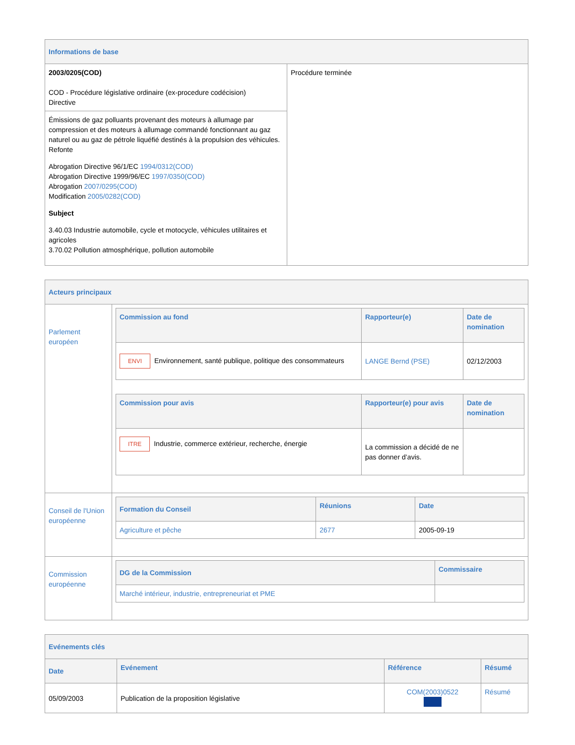| Informations de base | |
| --- | --- |
| 2003/0205(COD) COD - Procédure législative ordinaire (ex-procedure codécision) Directive | Procédure terminée |
| Émissions de gaz polluants provenant des moteurs à allumage par compression et des moteurs à allumage commandé fonctionnant au gaz naturel ou au gaz de pétrole liquéfié destinés à la propulsion des véhicules. Refonte Abrogation Directive 96/1/EC 1994/0312(COD) Abrogation Directive 1999/96/EC 1997/0350(COD) Abrogation 2007/0295(COD) Modification 2005/0282(COD) Subject 3.40.03 Industrie automobile, cycle et motocycle, véhicules utilitaires et agricoles 3.70.02 Pollution atmosphérique, pollution automobile | |
| Acteurs principaux | |
| --- | --- |
| Parlement européen | / Commission au fond / Rapporteur(e) / Date de nomination / / --- / --- / --- / / ENVI Environnement, santé publique, politique des consommateurs / LANGE Bernd (PSE) / 02/12/2003 / / Commission pour avis / Rapporteur(e) pour avis / Date de nomination / / --- / --- / --- / / ITRE Industrie, commerce extérieur, recherche, énergie / La commission a décidé de ne pas donner d’avis. / / |
| Conseil de l'Union européenne | / Formation du Conseil / Réunions / Date / / --- / --- / --- / / Agriculture et pêche / 2677 / 2005-09-19 / |
| Commission européenne | / DG de la Commission / Commissaire / / --- / --- / / Marché intérieur, industrie, entrepreneuriat et PME / / |
| Evénements clés | | | |
| --- | --- | --- | --- |
| Date | Evénement | Référence | Résumé |
| 05/09/2003 | Publication de la proposition législative | COM(2003)0522 | Résumé |